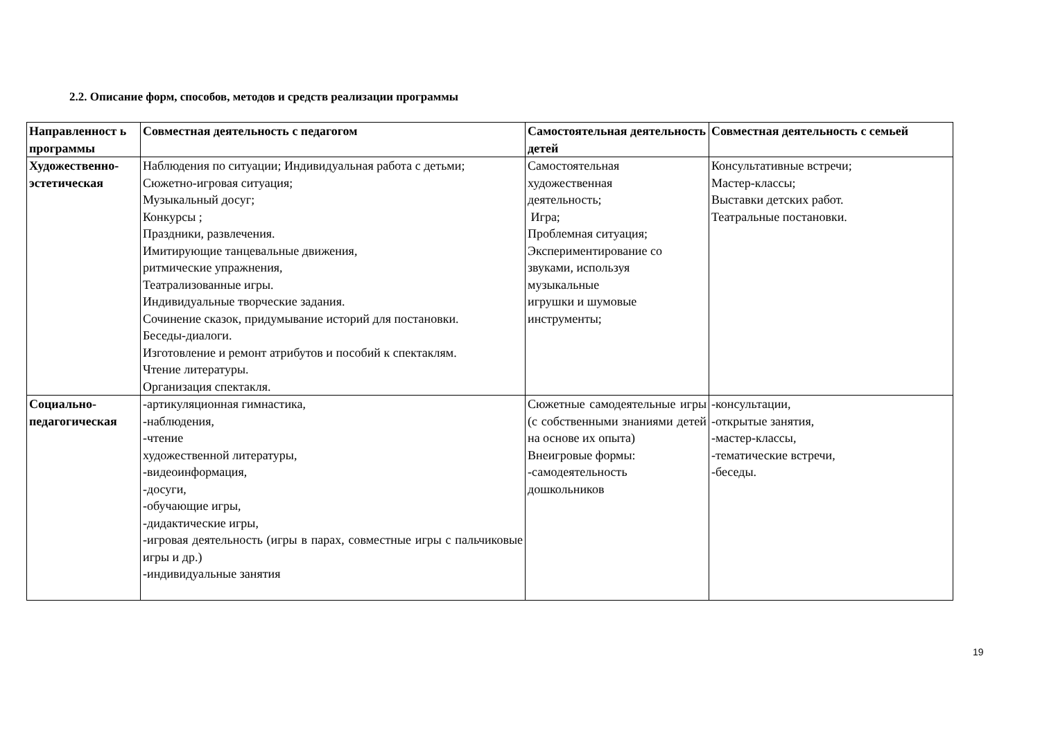2.2. Описание форм, способов, методов и средств реализации программы
| Направленност ь программы | Совместная деятельность с педагогом | Самостоятельная деятельность детей | Совместная деятельность с семьей |
| --- | --- | --- | --- |
| Художественно-эстетическая | Наблюдения по ситуации; Индивидуальная работа с детьми; Сюжетно-игровая ситуация; Музыкальный досуг; Конкурсы ; Праздники, развлечения. Имитирующие танцевальные движения, ритмические упражнения, Театрализованные игры. Индивидуальные творческие задания. Сочинение сказок, придумывание историй для постановки. Беседы-диалоги. Изготовление и ремонт атрибутов и пособий к спектаклям. Чтение литературы. Организация спектакля. | Самостоятельная художественная деятельность; Игра; Проблемная ситуация; Экспериментирование со звуками, используя музыкальные игрушки и шумовые инструменты; | Консультативные встречи; Мастер-классы; Выставки детских работ. Театральные постановки. |
| Социально-педагогическая | -артикуляционная гимнастика, -наблюдения, -чтение художественной литературы, -видеоинформация, -досуги, -обучающие игры, -дидактические игры, -игровая деятельность (игры в парах, совместные игры с пальчиковые игры и др.) -индивидуальные занятия | Сюжетные самодеятельные игры (с собственными знаниями детей на основе их опыта) Внеигровые формы: -самодеятельность дошкольников | -консультации, -открытые занятия, -мастер-классы, -тематические встречи, -беседы. |
19